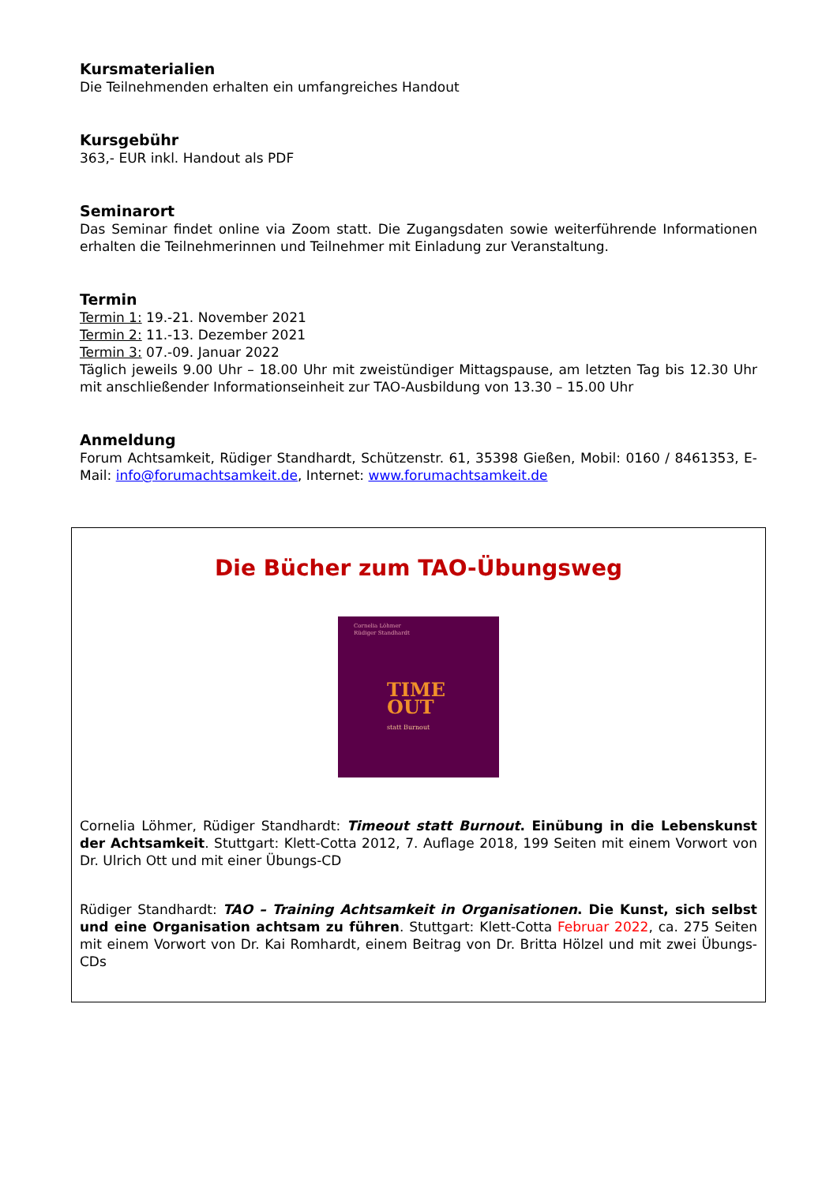Kursmaterialien
Die Teilnehmenden erhalten ein umfangreiches Handout
Kursgebühr
363,- EUR inkl. Handout als PDF
Seminarort
Das Seminar findet online via Zoom statt. Die Zugangsdaten sowie weiterführende Informationen erhalten die Teilnehmerinnen und Teilnehmer mit Einladung zur Veranstaltung.
Termin
Termin 1: 19.-21. November 2021
Termin 2: 11.-13. Dezember 2021
Termin 3: 07.-09. Januar 2022
Täglich jeweils 9.00 Uhr – 18.00 Uhr mit zweistündiger Mittagspause, am letzten Tag bis 12.30 Uhr mit anschließender Informationseinheit zur TAO-Ausbildung von 13.30 – 15.00 Uhr
Anmeldung
Forum Achtsamkeit, Rüdiger Standhardt, Schützenstr. 61, 35398 Gießen, Mobil: 0160 / 8461353, E-Mail: info@forumachtsamkeit.de, Internet: www.forumachtsamkeit.de
Die Bücher zum TAO-Übungsweg
Cornelia Löhmer
Rüdiger Standhardt
TIME
OUT
statt Burnout
Cornelia Löhmer, Rüdiger Standhardt: Timeout statt Burnout. Einübung in die Lebenskunst der Achtsamkeit. Stuttgart: Klett-Cotta 2012, 7. Auflage 2018, 199 Seiten mit einem Vorwort von Dr. Ulrich Ott und mit einer Übungs-CD
Rüdiger Standhardt: TAO – Training Achtsamkeit in Organisationen. Die Kunst, sich selbst und eine Organisation achtsam zu führen. Stuttgart: Klett-Cotta Februar 2022, ca. 275 Seiten mit einem Vorwort von Dr. Kai Romhardt, einem Beitrag von Dr. Britta Hölzel und mit zwei Übungs-CDs